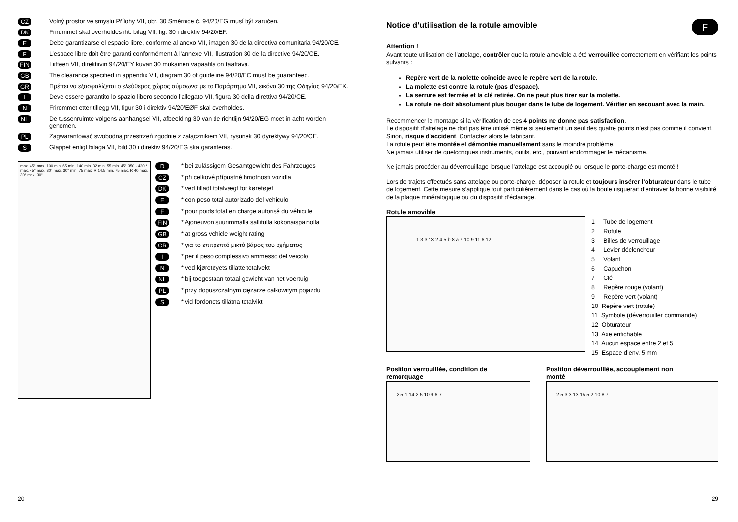CZ Volný prostor ve smyslu Přílohy VII, obr. 30 Směrnice č. 94/20/EG musí být zaručen.
DK Frirummet skal overholdes iht. bilag VII, fig. 30 i direktiv 94/20/EF.
E Debe garantizarse el espacio libre, conforme al anexo VII, imagen 30 de la directiva comunitaria 94/20/CE.
F L’espace libre doit être garanti conformément à l'annexe VII, illustration 30 de la directive 94/20/CE.
FIN Liitteen VII, direktiivin 94/20/EY kuvan 30 mukainen vapaatila on taattava.
GB The clearance specified in appendix VII, diagram 30 of guideline 94/20/EC must be guaranteed.
GR Πρέπει να εξασφαλίζεται ο ελεύθερος χώρος σύμφωνα με το Παράρτημα VII, εικόνα 30 της Οδηγίας 94/20/EK.
I Deve essere garantito lo spazio libero secondo l'allegato VII, figura 30 della direttiva 94/20/CE.
N Frirommet etter tillegg VII, figur 30 i direktiv 94/20/EØF skal overholdes.
NL De tussenruimte volgens aanhangsel VII, afbeelding 30 van de richtlijn 94/20/EG moet in acht worden genomen.
PL Zagwarantować swobodną przestrzeń zgodnie z załącznikiem VII, rysunek 30 dyrektywy 94/20/CE.
S Glappet enligt bilaga VII, bild 30 i direktiv 94/20/EG ska garanteras.
max. 45° max. 100 min. 65 min. 140 min. 32 min. 55 min. 45° 350 - 420 * max. 45° max. 30° max. 30° min. 75 max. R 14,5 min. 75 max. R 40 max. 30° max. 30°
D * bei zulässigem Gesamtgewicht des Fahrzeuges
CZ * při celkové přípustné hmotnosti vozidla
DK * ved tilladt totalvægt for køretøjet
E * con peso total autorizado del vehículo
F * pour poids total en charge autorisé du véhicule
FIN * Ajoneuvon suurimmalla sallitulla kokonaispainolla
GB * at gross vehicle weight rating
GR * για το επιτρεπτό μικτό βάρος του οχήματος
I * per il peso complessivo ammesso del veicolo
N * ved kjøretøyets tillatte totalvekt
NL * bij toegestaan totaal gewicht van het voertuig
PL * przy dopuszczalnym ciężarze całkowitym pojazdu
S * vid fordonets tillåtna totalvikt
20
F
Notice d’utilisation de la rotule amovible
Attention !
Avant toute utilisation de l’attelage, contrôler que la rotule amovible a été verrouillée correctement en vérifiant les points suivants :
Repère vert de la molette coïncide avec le repère vert de la rotule.
La molette est contre la rotule (pas d’espace).
La serrure est fermée et la clé retirée. On ne peut plus tirer sur la molette.
La rotule ne doit absolument plus bouger dans le tube de logement. Vérifier en secouant avec la main.
Recommencer le montage si la vérification de ces 4 points ne donne pas satisfaction.
Le dispositif d’attelage ne doit pas être utilisé même si seulement un seul des quatre points n’est pas comme il convient. Sinon, risque d’accident. Contactez alors le fabricant.
La rotule peut être montée et démontée manuellement sans le moindre problème.
Ne jamais utiliser de quelconques instruments, outils, etc., pouvant endommager le mécanisme.
Ne jamais procéder au déverrouillage lorsque l’attelage est accouplé ou lorsque le porte-charge est monté !
Lors de trajets effectués sans attelage ou porte-charge, déposer la rotule et toujours insérer l’obturateur dans le tube de logement. Cette mesure s’applique tout particulièrement dans le cas où la boule risquerait d’entraver la bonne visibilité de la plaque minéralogique ou du dispositif d’éclairage.
Rotule amovible
1 3 3 13 2 4 5 b 8 a 7 10 9 11 6 12
1 Tube de logement
2 Rotule
3 Billes de verrouillage
4 Levier déclencheur
5 Volant
6 Capuchon
7 Clé
8 Repère rouge (volant)
9 Repère vert (volant)
10 Repère vert (rotule)
11 Symbole (déverrouiller commande)
12 Obturateur
13 Axe enfichable
14 Aucun espace entre 2 et 5
15 Espace d’env. 5 mm
Position verrouillée, condition de
remorquage
2 5 1 14 2 5 10 9 6 7
Position déverrouillée, accouplement non
monté
2 5 3 3 13 15 5 2 10 8 7
29